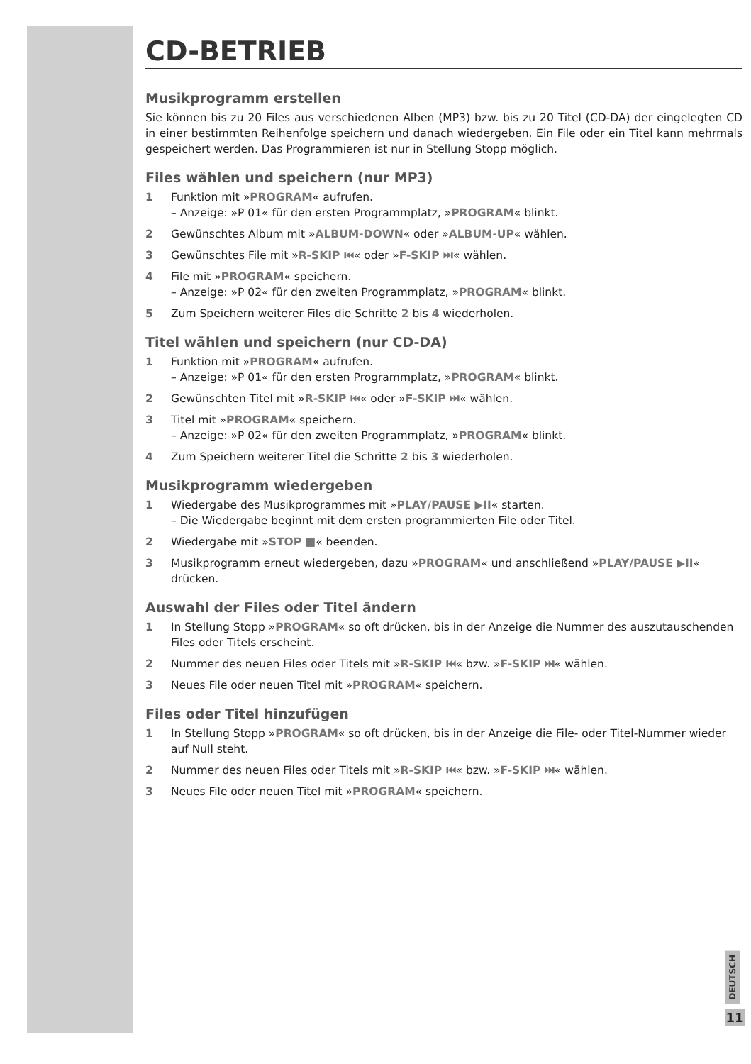CD-BETRIEB
Musikprogramm erstellen
Sie können bis zu 20 Files aus verschiedenen Alben (MP3) bzw. bis zu 20 Titel (CD-DA) der eingelegten CD in einer bestimmten Reihenfolge speichern und danach wiedergeben. Ein File oder ein Titel kann mehrmals gespeichert werden. Das Programmieren ist nur in Stellung Stopp möglich.
Files wählen und speichern (nur MP3)
1 Funktion mit »PROGRAM« aufrufen.
– Anzeige: »P 01« für den ersten Programmplatz, »PROGRAM« blinkt.
2 Gewünschtes Album mit »ALBUM-DOWN« oder »ALBUM-UP« wählen.
3 Gewünschtes File mit »R-SKIP ⏮« oder »F-SKIP ⏭« wählen.
4 File mit »PROGRAM« speichern.
– Anzeige: »P 02« für den zweiten Programmplatz, »PROGRAM« blinkt.
5 Zum Speichern weiterer Files die Schritte 2 bis 4 wiederholen.
Titel wählen und speichern (nur CD-DA)
1 Funktion mit »PROGRAM« aufrufen.
– Anzeige: »P 01« für den ersten Programmplatz, »PROGRAM« blinkt.
2 Gewünschten Titel mit »R-SKIP ⏮« oder »F-SKIP ⏭« wählen.
3 Titel mit »PROGRAM« speichern.
– Anzeige: »P 02« für den zweiten Programmplatz, »PROGRAM« blinkt.
4 Zum Speichern weiterer Titel die Schritte 2 bis 3 wiederholen.
Musikprogramm wiedergeben
1 Wiedergabe des Musikprogrammes mit »PLAY/PAUSE ▶II« starten.
– Die Wiedergabe beginnt mit dem ersten programmierten File oder Titel.
2 Wiedergabe mit »STOP ■« beenden.
3 Musikprogramm erneut wiedergeben, dazu »PROGRAM« und anschließend »PLAY/PAUSE ▶II« drücken.
Auswahl der Files oder Titel ändern
1 In Stellung Stopp »PROGRAM« so oft drücken, bis in der Anzeige die Nummer des auszutauschenden Files oder Titels erscheint.
2 Nummer des neuen Files oder Titels mit »R-SKIP ⏮« bzw. »F-SKIP ⏭« wählen.
3 Neues File oder neuen Titel mit »PROGRAM« speichern.
Files oder Titel hinzufügen
1 In Stellung Stopp »PROGRAM« so oft drücken, bis in der Anzeige die File- oder Titel-Nummer wieder auf Null steht.
2 Nummer des neuen Files oder Titels mit »R-SKIP ⏮« bzw. »F-SKIP ⏭« wählen.
3 Neues File oder neuen Titel mit »PROGRAM« speichern.
DEUTSCH
11